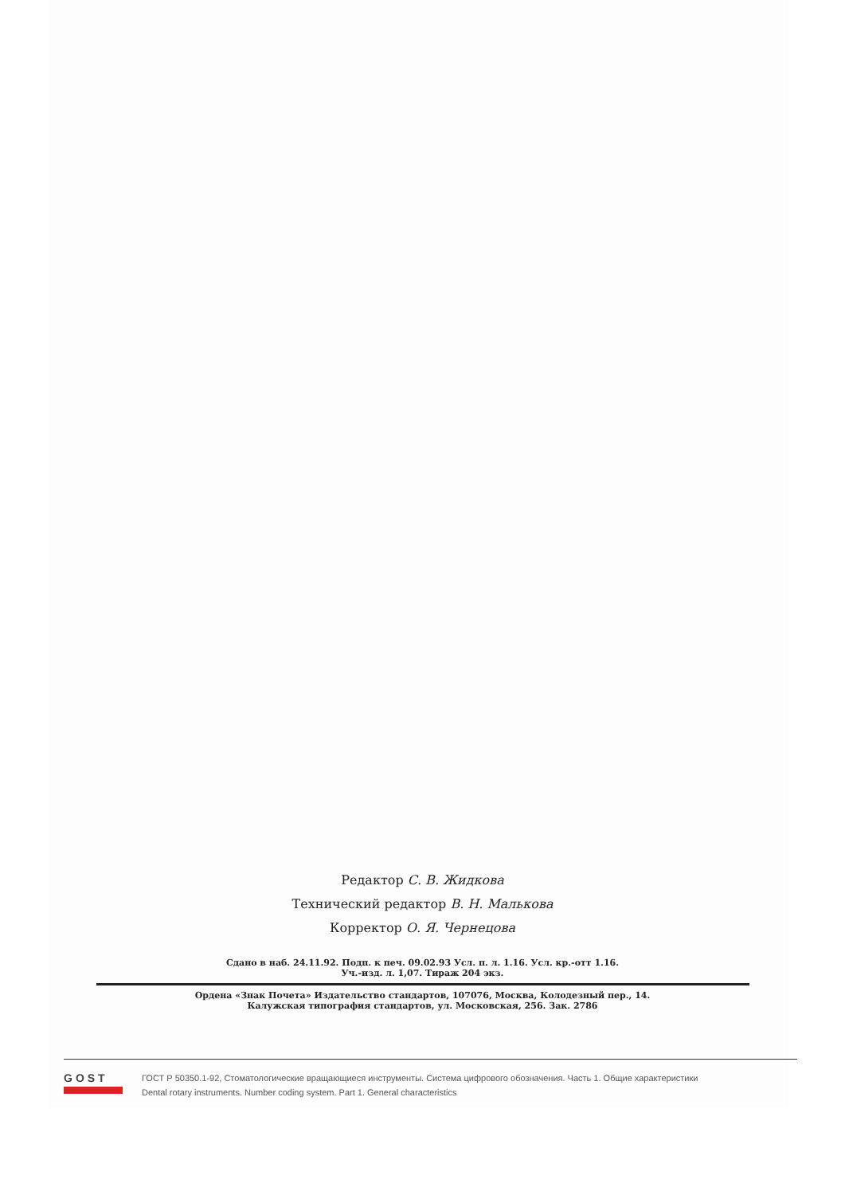Редактор С. В. Жидкова
Технический редактор В. Н. Малькова
Корректор О. Я. Чернецова
Сдано в наб. 24.11.92. Подп. к печ. 09.02.93 Усл. п. л. 1.16. Усл. кр.-отт 1.16.
Уч.-изд. л. 1,07. Тираж 204 экз.
Ордена «Знак Почета» Издательство стандартов, 107076, Москва, Колодезный пер., 14.
Калужская типография стандартов, ул. Московская, 256. Зак. 2786
GOST
ГОСТ Р 50350.1-92, Стоматологические вращающиеся инструменты. Система цифрового обозначения. Часть 1. Общие характеристики
Dental rotary instruments. Number coding system. Part 1. General characteristics